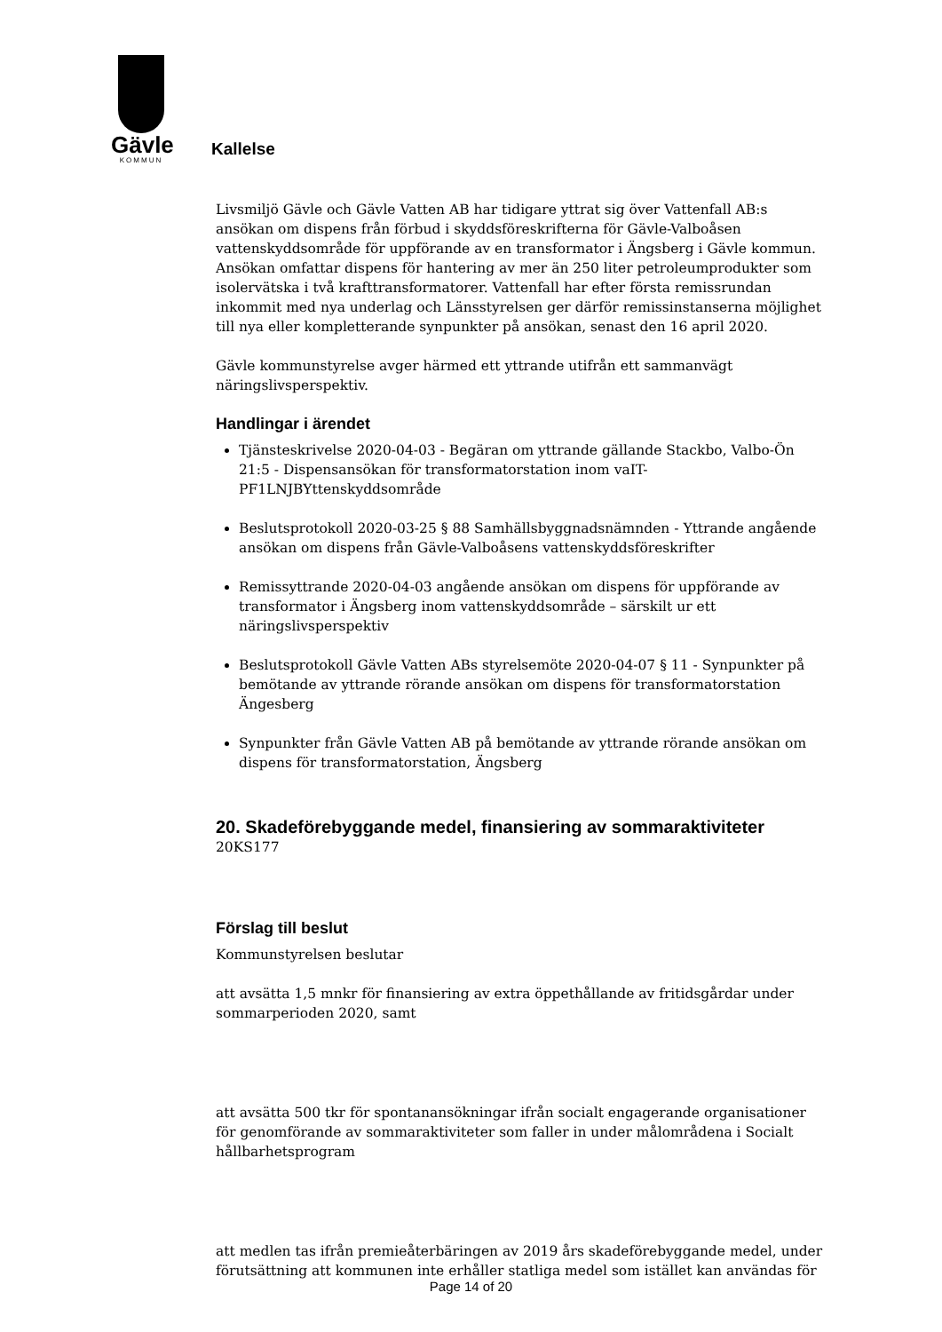Gävle
KOMMUN
Kallelse
Livsmiljö Gävle och Gävle Vatten AB har tidigare yttrat sig över Vattenfall AB:s ansökan om dispens från förbud i skyddsföreskrifterna för Gävle-Valboåsen vattenskyddsområde för uppförande av en transformator i Ängsberg i Gävle kommun. Ansökan omfattar dispens för hantering av mer än 250 liter petroleumprodukter som isolervätska i två krafttransformatorer. Vattenfall har efter första remissrundan inkommit med nya underlag och Länsstyrelsen ger därför remissinstanserna möjlighet till nya eller kompletterande synpunkter på ansökan, senast den 16 april 2020.
Gävle kommunstyrelse avger härmed ett yttrande utifrån ett sammanvägt näringslivsperspektiv.
Handlingar i ärendet
Tjänsteskrivelse 2020-04-03 - Begäran om yttrande gällande Stackbo, Valbo-Ön 21:5 - Dispensansökan för transformatorstation inom vaIT-PF1LNJBYttenskyddsområde
Beslutsprotokoll 2020-03-25 § 88 Samhällsbyggnadsnämnden - Yttrande angående ansökan om dispens från Gävle-Valboåsens vattenskyddsföreskrifter
Remissyttrande 2020-04-03 angående ansökan om dispens för uppförande av transformator i Ängsberg inom vattenskyddsområde – särskilt ur ett näringslivsperspektiv
Beslutsprotokoll Gävle Vatten ABs styrelsemöte 2020-04-07 § 11 - Synpunkter på bemötande av yttrande rörande ansökan om dispens för transformatorstation Ängesberg
Synpunkter från Gävle Vatten AB på bemötande av yttrande rörande ansökan om dispens för transformatorstation, Ängsberg
20. Skadeförebyggande medel, finansiering av sommaraktiviteter
20KS177
Förslag till beslut
Kommunstyrelsen beslutar
att avsätta 1,5 mnkr för finansiering av extra öppethållande av fritidsgårdar under sommarperioden 2020, samt
att avsätta 500 tkr för spontanansökningar ifrån socialt engagerande organisationer för genomförande av sommaraktiviteter som faller in under målområdena i Socialt hållbarhetsprogram
att medlen tas ifrån premieåterbäringen av 2019 års skadeförebyggande medel, under förutsättning att kommunen inte erhåller statliga medel som istället kan användas för
Page 14 of 20